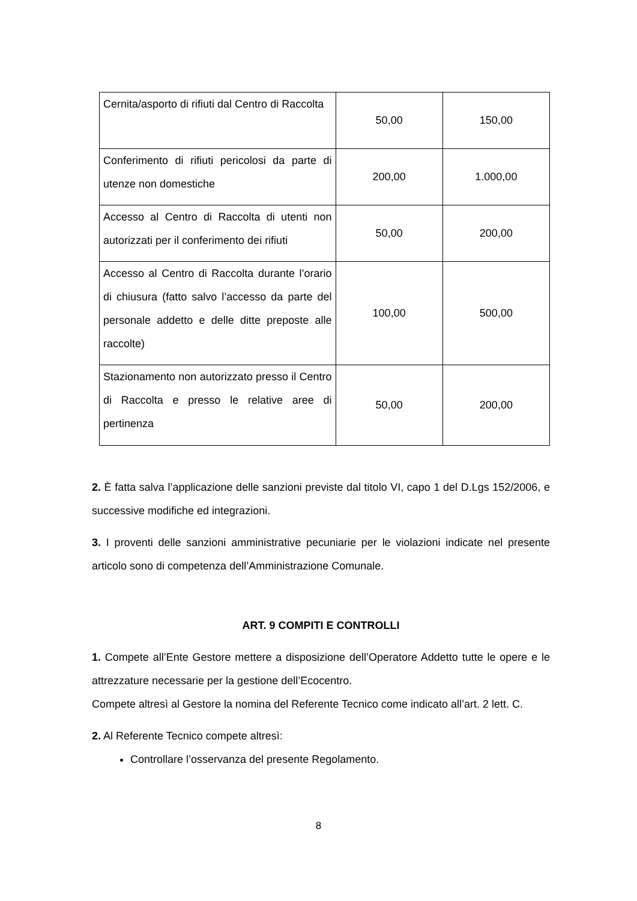| Cernita/asporto di rifiuti dal Centro di Raccolta | 50,00 | 150,00 |
| Conferimento di rifiuti pericolosi da parte di utenze non domestiche | 200,00 | 1.000,00 |
| Accesso al Centro di Raccolta di utenti non autorizzati per il conferimento dei rifiuti | 50,00 | 200,00 |
| Accesso al Centro di Raccolta durante l’orario di chiusura (fatto salvo l’accesso da parte del personale addetto e delle ditte preposte alle raccolte) | 100,00 | 500,00 |
| Stazionamento non autorizzato presso il Centro di Raccolta e presso le relative aree di pertinenza | 50,00 | 200,00 |
2. È fatta salva l’applicazione delle sanzioni previste dal titolo VI, capo 1 del D.Lgs 152/2006, e successive modifiche ed integrazioni.
3. I proventi delle sanzioni amministrative pecuniarie per le violazioni indicate nel presente articolo sono di competenza dell’Amministrazione Comunale.
ART. 9 COMPITI E CONTROLLI
1. Compete all’Ente Gestore mettere a disposizione dell’Operatore Addetto tutte le opere e le attrezzature necessarie per la gestione dell’Ecocentro.
Compete altresì al Gestore la nomina del Referente Tecnico come indicato all’art. 2 lett. C.
2. Al Referente Tecnico compete altresì:
Controllare l’osservanza del presente Regolamento.
8